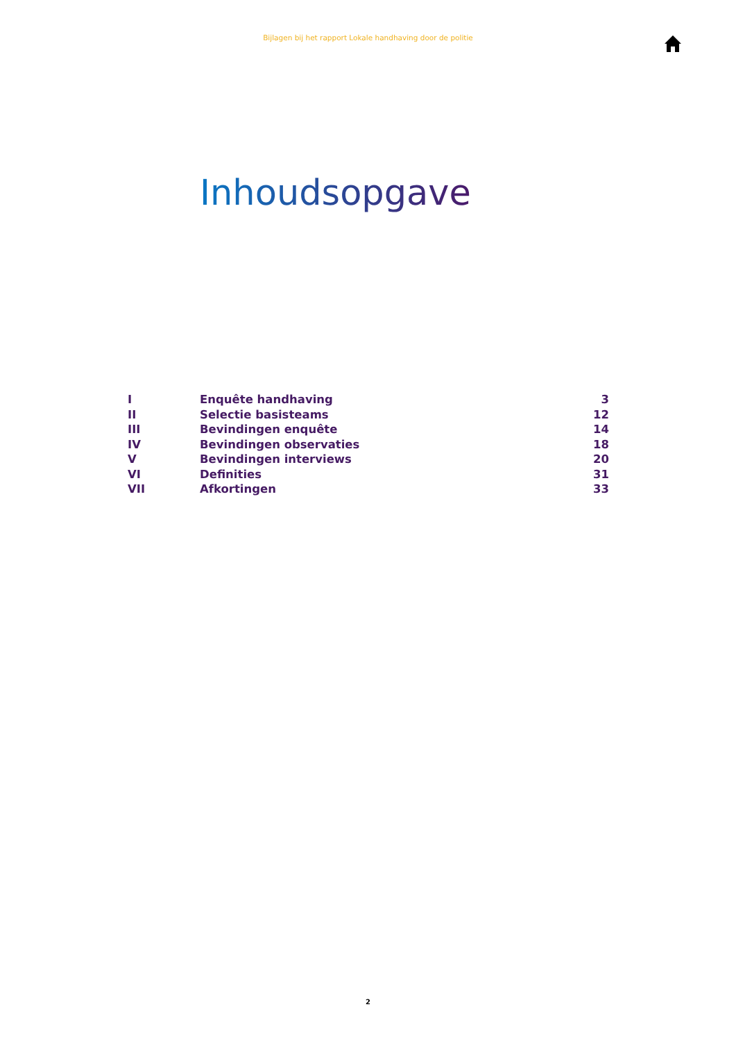Bijlagen bij het rapport Lokale handhaving door de politie
Inhoudsopgave
| I | Enquête handhaving | 3 |
| II | Selectie basisteams | 12 |
| III | Bevindingen enquête | 14 |
| IV | Bevindingen observaties | 18 |
| V | Bevindingen interviews | 20 |
| VI | Definities | 31 |
| VII | Afkortingen | 33 |
2